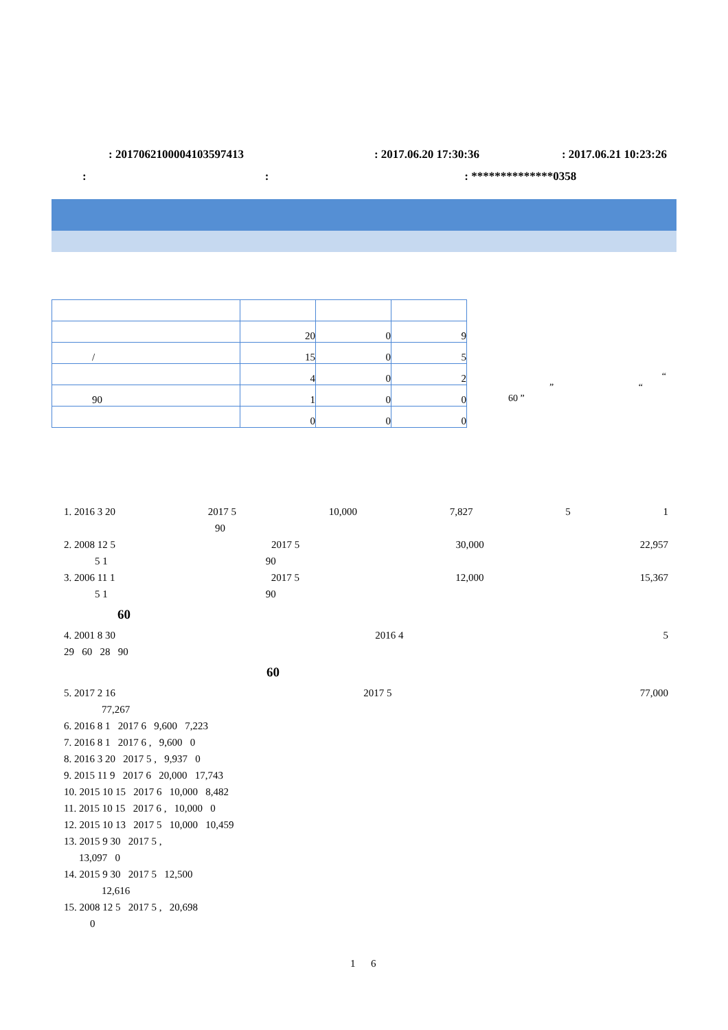: 2017062100004103597413: 2017.06.20 17:30:36: 2017.06.21 10:23:26
::: **************0358
| | 20 | 0 | 9 |
| / | 15 | 0 | 5 |
| | 4 | 0 | 2 |
| 90 | 1 | 0 | 0 |
| | 0 | 0 | 0 |
“
” “
60 ”
1. 2016 3 20 2017 5 10,000 7,827 5 1
90
2. 2008 12 5 2017 5 30,000 22,957
5 1 90
3. 2006 11 1 2017 5 12,000 15,367
5 1 90
60
4. 2001 8 30 2016 4 5
29 60 28 90
60
5. 2017 2 16 2017 5 77,000
77,267
6. 2016 8 1 2017 6 9,600 7,223
7. 2016 8 1 2017 6 , 9,600 0
8. 2016 3 20 2017 5 , 9,937 0
9. 2015 11 9 2017 6 20,000 17,743
10. 2015 10 15 2017 6 10,000 8,482
11. 2015 10 15 2017 6 , 10,000 0
12. 2015 10 13 2017 5 10,000 10,459
13. 2015 9 30 2017 5 ,
13,097 0
14. 2015 9 30 2017 5 12,500
12,616
15. 2008 12 5 2017 5 , 20,698
0
1 6